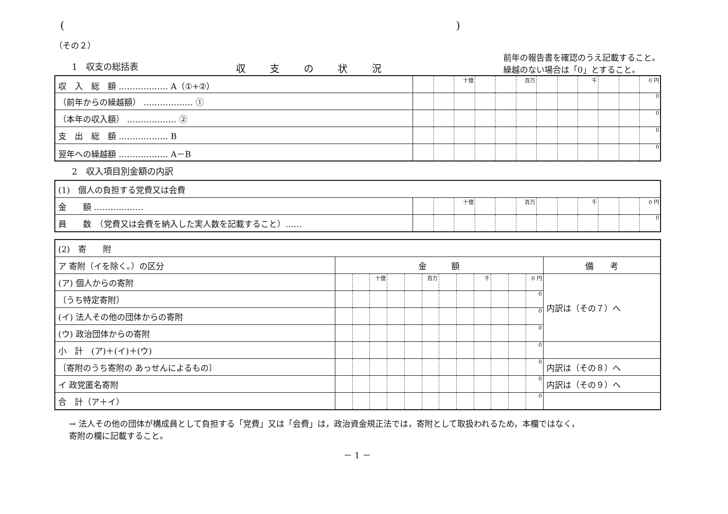( )
（その２）
1　収支の総括表
収支の状況
前年の報告書を確認のうえ記載すること。
繰越のない場合は「0」とすること。
| 収 入 総 額 ……………… A（①+②） | | | 十億 | | | 百万 | | | 千 | | | 0 円 |
| （前年からの繰越額） ……………… ① | | | | | | | | | | | | 0 |
| （本年の収入額） ……………… ② | | | | | | | | | | | | 0 |
| 支 出 総 額 ……………… B | | | | | | | | | | | | 0 |
| 翌年への繰越額 ……………… A－B | | | | | | | | | | | | 0 |
2　収入項目別金額の内訳
| (1) 個人の負担する党費又は会費 | | | | | | | | | | | | |
| 金 額 ……………… | | | 十億 | | | 百万 | | | 千 | | | 0 円 |
| 員 数 （党費又は会費を納入した実人数を記載すること）…… | | | | | | | | | | | | 0 |
| (2) 寄 附 | | | | | | | | | | | | | |
| ア 寄附（イを除く。）の区分 | 金 額 | | | | | | | | | | | | 備 考 |
| (ア) 個人からの寄附 | | | 十億 | | | 百万 | | | 千 | | | 0 円 | 内訳は（その７）へ |
| 〔うち特定寄附〕 | | | | | | | | | | | | 0 | |
| (イ) 法人その他の団体からの寄附 | | | | | | | | | | | | 0 | |
| (ウ) 政治団体からの寄附 | | | | | | | | | | | | 0 | |
| 小 計 (ア)＋(イ)＋(ウ) | | | | | | | | | | | | 0 | |
| 〔寄附のうち寄附の あっせんによるもの〕 | | | | | | | | | | | | 0 | 内訳は（その８）へ |
| イ 政党匿名寄附 | | | | | | | | | | | | 0 | 内訳は（その９）へ |
| 合 計（ア＋イ） | | | | | | | | | | | | 0 | |
→ 法人その他の団体が構成員として負担する「党費」又は「会費」は，政治資金規正法では，寄附として取扱われるため，本欄ではなく，
寄附の欄に記載すること。
－ 1 －